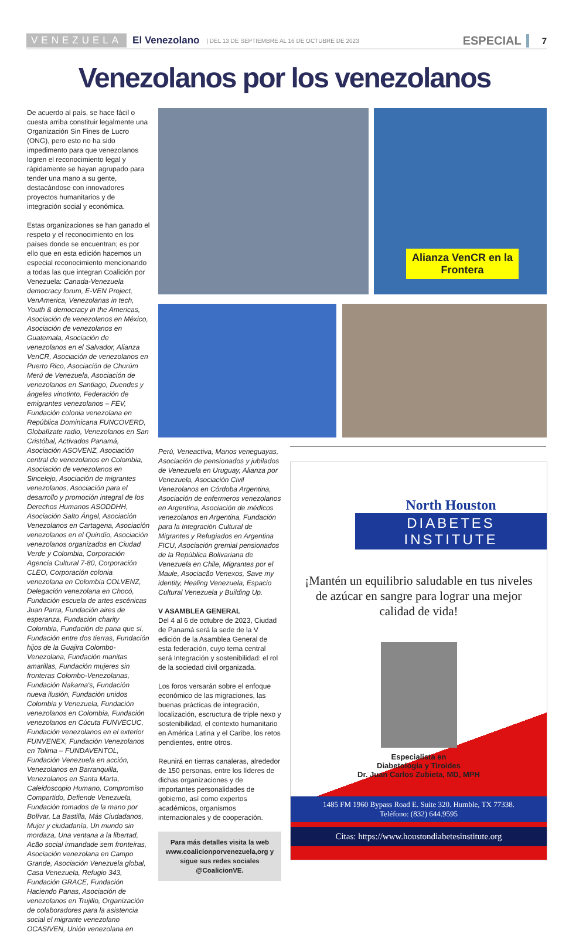VENEZUELA El Venezolano | DEL 13 DE SEPTIEMBRE AL 16 DE OCTUBRE DE 2023 ESPECIAL 7
Venezolanos por los venezolanos
Alianza VenCR en la
Frontera
De acuerdo al país, se hace fácil o cuesta arriba constituir legalmente una Organización Sin Fines de Lucro (ONG), pero esto no ha sido impedimento para que venezolanos logren el reconocimiento legal y rápidamente se hayan agrupado para tender una mano a su gente, destacándose con innovadores proyectos humanitarios y de integración social y económica.
Estas organizaciones se han ganado el respeto y el reconocimiento en los países donde se encuentran; es por ello que en esta edición hacemos un especial reconocimiento mencionando a todas las que integran Coalición por Venezuela: Canada-Venezuela democracy forum, E-VEN Project, VenAmerica, Venezolanas in tech, Youth & democracy in the Americas, Asociación de venezolanos en México, Asociación de venezolanos en Guatemala, Asociación de venezolanos en el Salvador, Alianza VenCR, Asociación de venezolanos en Puerto Rico, Asociación de Churúm Merú de Venezuela, Asociación de venezolanos en Santiago, Duendes y ángeles vinotinto, Federación de emigrantes venezolanos – FEV, Fundación colonia venezolana en República Dominicana FUNCOVERD, Globalízate radio, Venezolanos en San Cristóbal, Activados Panamá, Asociación ASOVENZ, Asociación central de venezolanos en Colombia, Asociación de venezolanos en Sincelejo, Asociación de migrantes venezolanos, Asociación para el desarrollo y promoción integral de los Derechos Humanos ASODDHH, Asociación Salto Ángel, Asociación Venezolanos en Cartagena, Asociación venezolanos en el Quindío, Asociación venezolanos organizados en Ciudad Verde y Colombia, Corporación Agencia Cultural 7-80, Corporación CLEO, Corporación colonia venezolana en Colombia COLVENZ, Delegación venezolana en Chocó, Fundación escuela de artes escénicas Juan Parra, Fundación aires de esperanza, Fundación charity Colombia, Fundación de pana que si, Fundación entre dos tierras, Fundación hijos de la Guajira Colombo-Venezolana, Fundación manitas amarillas, Fundación mujeres sin fronteras Colombo-Venezolanas, Fundación Nakama's, Fundación nueva ilusión, Fundación unidos Colombia y Venezuela, Fundación venezolanos en Colombia, Fundación venezolanos en Cúcuta FUNVECUC, Fundación venezolanos en el exterior FUNVENEX, Fundación Venezolanos en Tolima – FUNDAVENTOL, Fundación Venezuela en acción, Venezolanos en Barranquilla, Venezolanos en Santa Marta, Caleidoscopio Humano, Compromiso Compartido, Defiende Venezuela, Fundación tomados de la mano por Bolívar, La Bastilla, Más Ciudadanos, Mujer y ciudadanía, Un mundo sin mordaza, Una ventana a la libertad, Acão social irmandade sem fronteiras, Asociación venezolana en Campo Grande, Asociación Venezuela global, Casa Venezuela, Refugio 343, Fundación GRACE, Fundación Haciendo Panas, Asociación de venezolanos en Trujillo, Organización de colaboradores para la asistencia social el migrante venezolano OCASIVEN, Unión venezolana en
Perú, Veneactiva, Manos veneguayas, Asociación de pensionados y jubilados de Venezuela en Uruguay, Alianza por Venezuela, Asociación Civil Venezolanos en Córdoba Argentina, Asociación de enfermeros venezolanos en Argentina, Asociación de médicos venezolanos en Argentina, Fundación para la Integración Cultural de Migrantes y Refugiados en Argentina FICU, Asociación gremial pensionados de la República Bolivariana de Venezuela en Chile, Migrantes por el Maule, Asociacão Venexos, Save my identity, Healing Venezuela, Espacio Cultural Venezuela y Building Up.
V ASAMBLEA GENERAL
Del 4 al 6 de octubre de 2023, Ciudad de Panamá será la sede de la V edición de la Asamblea General de esta federación, cuyo tema central será Integración y sostenibilidad: el rol de la sociedad civil organizada.
Los foros versarán sobre el enfoque económico de las migraciones, las buenas prácticas de integración, localización, escructura de triple nexo y sostenibilidad, el contexto humanitario en América Latina y el Caribe, los retos pendientes, entre otros.
Reunirá en tierras canaleras, alrededor de 150 personas, entre los líderes de dichas organizaciones y de importantes personalidades de gobierno, así como expertos académicos, organismos internacionales y de cooperación.
Para más detalles visita la web www.coalicionporvenezuela,org y sigue sus redes sociales @CoalicionVE.
North Houston
DIABETES INSTITUTE
¡Mantén un equilibrio saludable en tus niveles de azúcar en sangre para lograr una mejor calidad de vida!
Especialista en
Diabetología y Tiroides
Dr. Juan Carlos Zubieta, MD, MPH
1485 FM 1960 Bypass Road E. Suite 320. Humble, TX 77338.
Teléfono: (832) 644.9595
Citas: https://www.houstondiabetesinstitute.org